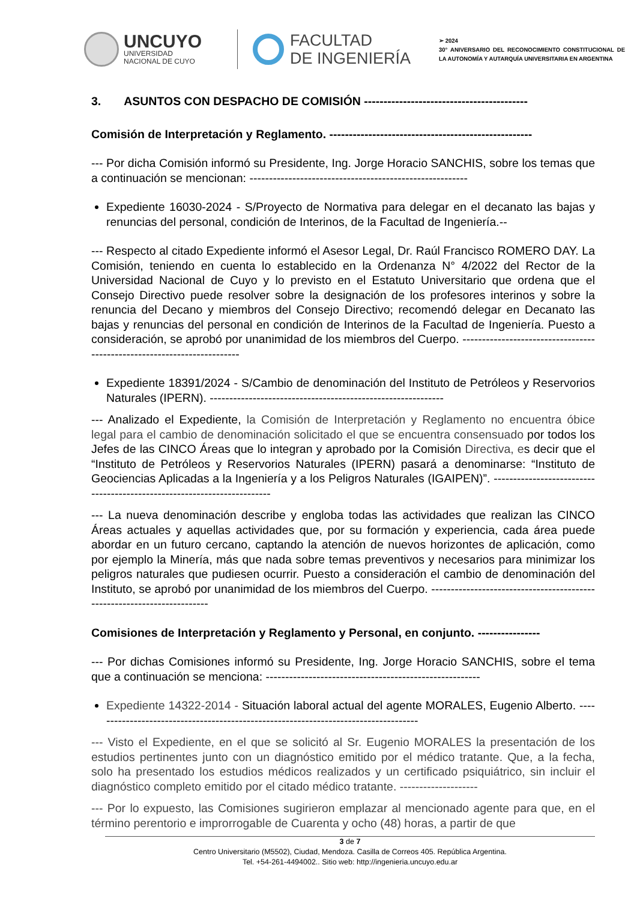UNCUYO
UNIVERSIDAD
NACIONAL DE CUYO
FACULTAD
DE INGENIERÍA
➢ 2024
30° ANIVERSARIO DEL RECONOCIMIENTO CONSTITUCIONAL DE LA AUTONOMÍA Y AUTARQUÍA UNIVERSITARIA EN ARGENTINA
3. ASUNTOS CON DESPACHO DE COMISIÓN ------------------------------------------
Comisión de Interpretación y Reglamento. ----------------------------------------------------
--- Por dicha Comisión informó su Presidente, Ing. Jorge Horacio SANCHIS, sobre los temas que a continuación se mencionan: --------------------------------------------------------
Expediente 16030-2024 - S/Proyecto de Normativa para delegar en el decanato las bajas y renuncias del personal, condición de Interinos, de la Facultad de Ingeniería.--
--- Respecto al citado Expediente informó el Asesor Legal, Dr. Raúl Francisco ROMERO DAY. La Comisión, teniendo en cuenta lo establecido en la Ordenanza N° 4/2022 del Rector de la Universidad Nacional de Cuyo y lo previsto en el Estatuto Universitario que ordena que el Consejo Directivo puede resolver sobre la designación de los profesores interinos y sobre la renuncia del Decano y miembros del Consejo Directivo; recomendó delegar en Decanato las bajas y renuncias del personal en condición de Interinos de la Facultad de Ingeniería. Puesto a consideración, se aprobó por unanimidad de los miembros del Cuerpo. ------------------------------------------------------------------------
Expediente 18391/2024 - S/Cambio de denominación del Instituto de Petróleos y Reservorios Naturales (IPERN). ------------------------------------------------------------
--- Analizado el Expediente, la Comisión de Interpretación y Reglamento no encuentra óbice legal para el cambio de denominación solicitado el que se encuentra consensuado por todos los Jefes de las CINCO Áreas que lo integran y aprobado por la Comisión Directiva, es decir que el “Instituto de Petróleos y Reservorios Naturales (IPERN) pasará a denominarse: “Instituto de Geociencias Aplicadas a la Ingeniería y a los Peligros Naturales (IGAIPEN)”. ------------------------------------------------------------------------
--- La nueva denominación describe y engloba todas las actividades que realizan las CINCO Áreas actuales y aquellas actividades que, por su formación y experiencia, cada área puede abordar en un futuro cercano, captando la atención de nuevos horizontes de aplicación, como por ejemplo la Minería, más que nada sobre temas preventivos y necesarios para minimizar los peligros naturales que pudiesen ocurrir. Puesto a consideración el cambio de denominación del Instituto, se aprobó por unanimidad de los miembros del Cuerpo. ------------------------------------------------------------------------
Comisiones de Interpretación y Reglamento y Personal, en conjunto. ----------------
--- Por dichas Comisiones informó su Presidente, Ing. Jorge Horacio SANCHIS, sobre el tema que a continuación se menciona: -------------------------------------------------------
Expediente 14322-2014 - Situación laboral actual del agente MORALES, Eugenio Alberto. ------------------------------------------------------------------------------------
--- Visto el Expediente, en el que se solicitó al Sr. Eugenio MORALES la presentación de los estudios pertinentes junto con un diagnóstico emitido por el médico tratante. Que, a la fecha, solo ha presentado los estudios médicos realizados y un certificado psiquiátrico, sin incluir el diagnóstico completo emitido por el citado médico tratante. --------------------
--- Por lo expuesto, las Comisiones sugirieron emplazar al mencionado agente para que, en el término perentorio e improrrogable de Cuarenta y ocho (48) horas, a partir de que
3 de 7
Centro Universitario (M5502), Ciudad, Mendoza. Casilla de Correos 405. República Argentina.
Tel. +54-261-4494002.. Sitio web: http://ingenieria.uncuyo.edu.ar